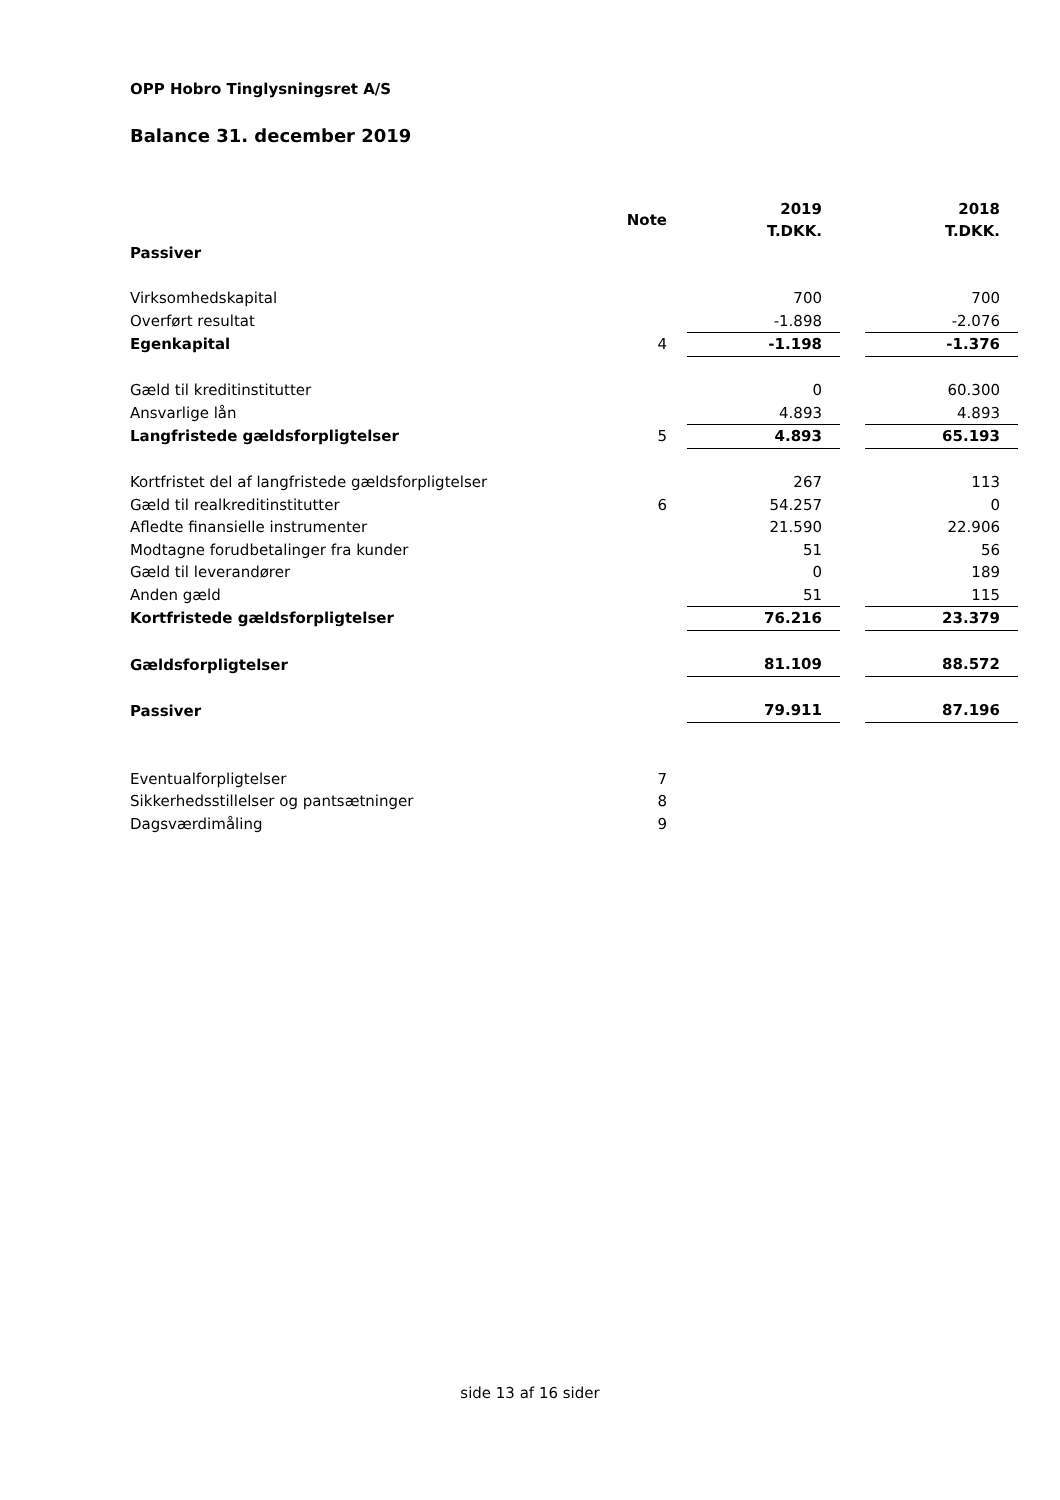OPP Hobro Tinglysningsret A/S
Balance 31. december 2019
| | Note | 2019 T.DKK. | | 2018 T.DKK. |
| --- | --- | --- | --- | --- |
| Passiver | | | | |
| Virksomhedskapital | | 700 | | 700 |
| Overført resultat | | -1.898 | | -2.076 |
| Egenkapital | 4 | -1.198 | | -1.376 |
| Gæld til kreditinstitutter | | 0 | | 60.300 |
| Ansvarlige lån | | 4.893 | | 4.893 |
| Langfristede gældsforpligtelser | 5 | 4.893 | | 65.193 |
| Kortfristet del af langfristede gældsforpligtelser | | 267 | | 113 |
| Gæld til realkreditinstitutter | 6 | 54.257 | | 0 |
| Afledte finansielle instrumenter | | 21.590 | | 22.906 |
| Modtagne forudbetalinger fra kunder | | 51 | | 56 |
| Gæld til leverandører | | 0 | | 189 |
| Anden gæld | | 51 | | 115 |
| Kortfristede gældsforpligtelser | | 76.216 | | 23.379 |
| Gældsforpligtelser | | 81.109 | | 88.572 |
| Passiver | | 79.911 | | 87.196 |
| Eventualforpligtelser | 7 | | | |
| Sikkerhedsstillelser og pantsætninger | 8 | | | |
| Dagsværdimåling | 9 | | | |
side 13 af 16 sider